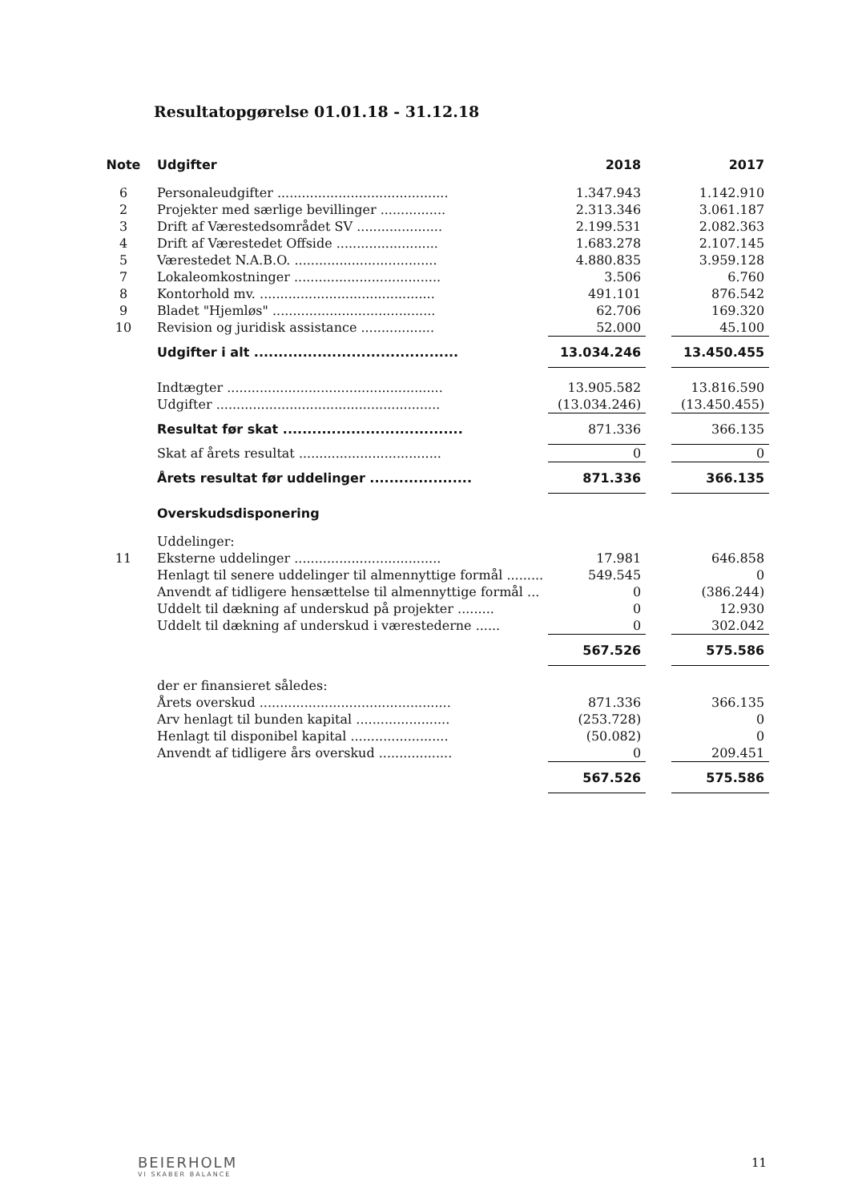Resultatopgørelse 01.01.18 - 31.12.18
| Note | Udgifter | 2018 | | 2017 |
| --- | --- | --- | --- | --- |
| 6 | Personaleudgifter .......................................... | 1.347.943 | | 1.142.910 |
| 2 | Projekter med særlige bevillinger ................ | 2.313.346 | | 3.061.187 |
| 3 | Drift af Værestedsområdet SV ..................... | 2.199.531 | | 2.082.363 |
| 4 | Drift af Værestedet Offside ......................... | 1.683.278 | | 2.107.145 |
| 5 | Værestedet N.A.B.O. ................................... | 4.880.835 | | 3.959.128 |
| 7 | Lokaleomkostninger .................................... | 3.506 | | 6.760 |
| 8 | Kontorhold mv. ........................................... | 491.101 | | 876.542 |
| 9 | Bladet "Hjemløs" ........................................ | 62.706 | | 169.320 |
| 10 | Revision og juridisk assistance .................. | 52.000 | | 45.100 |
| | Udgifter i alt .......................................... | 13.034.246 | | 13.450.455 |
| | Indtægter ..................................................... | 13.905.582 | | 13.816.590 |
| | Udgifter ....................................................... | (13.034.246) | | (13.450.455) |
| | Resultat før skat ..................................... | 871.336 | | 366.135 |
| | Skat af årets resultat ................................... | 0 | | 0 |
| | Årets resultat før uddelinger ..................... | 871.336 | | 366.135 |
| | Overskudsdisponering | | | |
| | Uddelinger: | | | |
| 11 | Eksterne uddelinger .................................... | 17.981 | | 646.858 |
| | Henlagt til senere uddelinger til almennyttige formål ......... | 549.545 | | 0 |
| | Anvendt af tidligere hensættelse til almennyttige formål ... | 0 | | (386.244) |
| | Uddelt til dækning af underskud på projekter ......... | 0 | | 12.930 |
| | Uddelt til dækning af underskud i værestederne ...... | 0 | | 302.042 |
| | | 567.526 | | 575.586 |
| | der er finansieret således: | | | |
| | Årets overskud ............................................... | 871.336 | | 366.135 |
| | Arv henlagt til bunden kapital ....................... | (253.728) | | 0 |
| | Henlagt til disponibel kapital ........................ | (50.082) | | 0 |
| | Anvendt af tidligere års overskud .................. | 0 | | 209.451 |
| | | 567.526 | | 575.586 |
BEIERHOLM
VI SKABER BALANCE
11